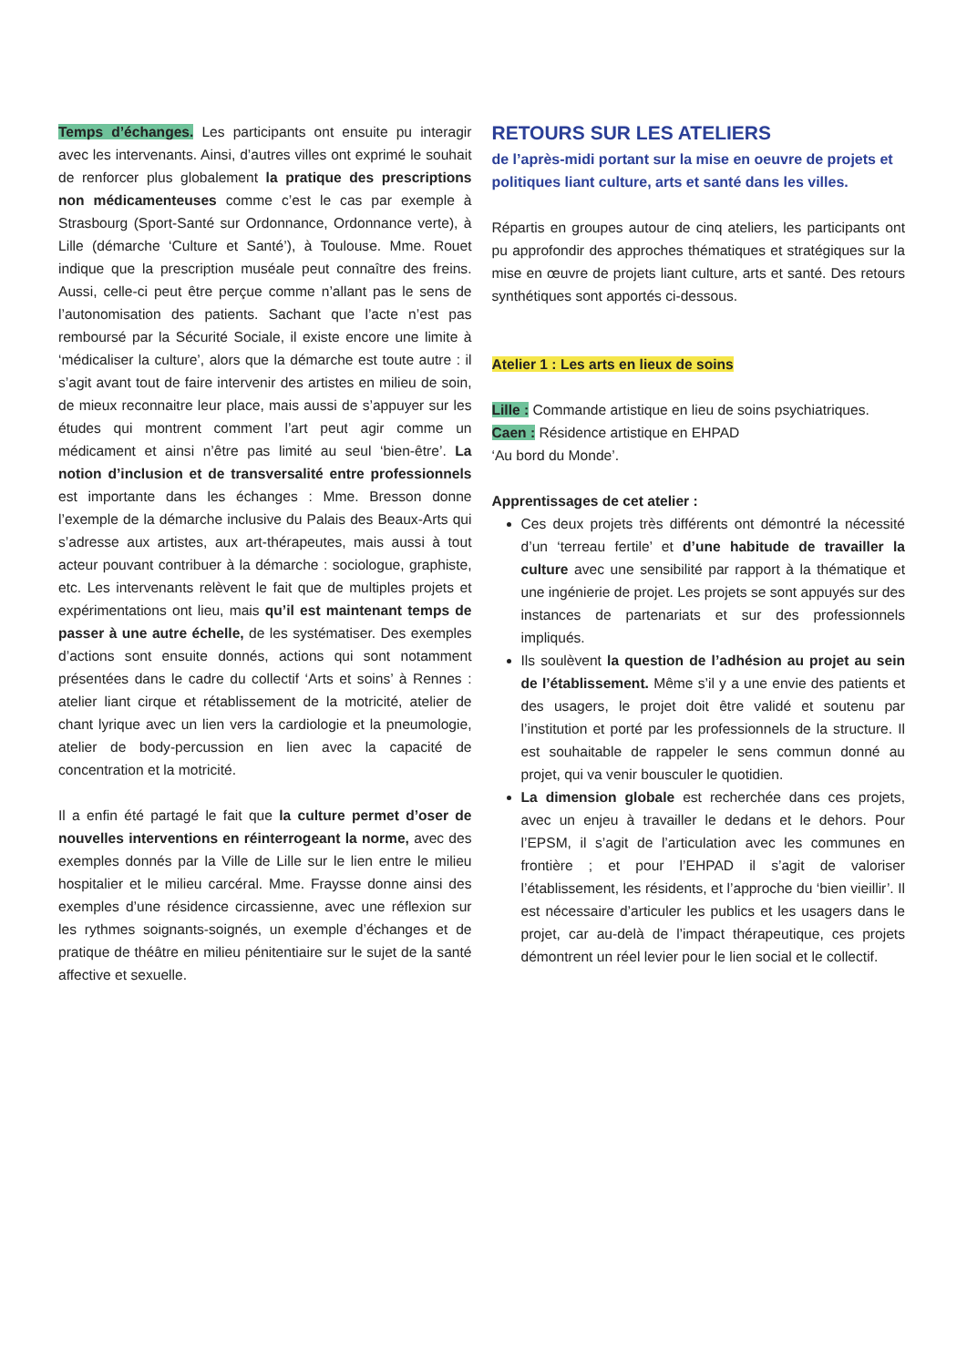Temps d’échanges. Les participants ont ensuite pu interagir avec les intervenants. Ainsi, d’autres villes ont exprimé le souhait de renforcer plus globalement la pratique des prescriptions non médicamenteuses comme c’est le cas par exemple à Strasbourg (Sport-Santé sur Ordonnance, Ordonnance verte), à Lille (démarche ‘Culture et Santé’), à Toulouse. Mme. Rouet indique que la prescription muséale peut connaître des freins. Aussi, celle-ci peut être perçue comme n’allant pas le sens de l’autonomisation des patients. Sachant que l’acte n’est pas remboursé par la Sécurité Sociale, il existe encore une limite à ‘médicaliser la culture’, alors que la démarche est toute autre : il s’agit avant tout de faire intervenir des artistes en milieu de soin, de mieux reconnaitre leur place, mais aussi de s’appuyer sur les études qui montrent comment l’art peut agir comme un médicament et ainsi n’être pas limité au seul ‘bien-être’. La notion d’inclusion et de transversalité entre professionnels est importante dans les échanges : Mme. Bresson donne l’exemple de la démarche inclusive du Palais des Beaux-Arts qui s’adresse aux artistes, aux art-thérapeutes, mais aussi à tout acteur pouvant contribuer à la démarche : sociologue, graphiste, etc. Les intervenants relèvent le fait que de multiples projets et expérimentations ont lieu, mais qu’il est maintenant temps de passer à une autre échelle, de les systématiser. Des exemples d’actions sont ensuite donnés, actions qui sont notamment présentées dans le cadre du collectif ‘Arts et soins’ à Rennes : atelier liant cirque et rétablissement de la motricité, atelier de chant lyrique avec un lien vers la cardiologie et la pneumologie, atelier de body-percussion en lien avec la capacité de concentration et la motricité.
Il a enfin été partagé le fait que la culture permet d’oser de nouvelles interventions en réinterrogeant la norme, avec des exemples donnés par la Ville de Lille sur le lien entre le milieu hospitalier et le milieu carcéral. Mme. Fraysse donne ainsi des exemples d’une résidence circassienne, avec une réflexion sur les rythmes soignants-soignés, un exemple d’échanges et de pratique de théâtre en milieu pénitentiaire sur le sujet de la santé affective et sexuelle.
RETOURS SUR LES ATELIERS
de l’après-midi portant sur la mise en oeuvre de projets et politiques liant culture, arts et santé dans les villes.
Répartis en groupes autour de cinq ateliers, les participants ont pu approfondir des approches thématiques et stratégiques sur la mise en œuvre de projets liant culture, arts et santé. Des retours synthétiques sont apportés ci-dessous.
Atelier 1 : Les arts en lieux de soins
Lille : Commande artistique en lieu de soins psychiatriques.
Caen : Résidence artistique en EHPAD
‘Au bord du Monde’.
Apprentissages de cet atelier :
Ces deux projets très différents ont démontré la nécessité d’un ‘terreau fertile’ et d’une habitude de travailler la culture avec une sensibilité par rapport à la thématique et une ingénierie de projet. Les projets se sont appuyés sur des instances de partenariats et sur des professionnels impliqués.
Ils soulèvent la question de l’adhésion au projet au sein de l’établissement. Même s’il y a une envie des patients et des usagers, le projet doit être validé et soutenu par l’institution et porté par les professionnels de la structure. Il est souhaitable de rappeler le sens commun donné au projet, qui va venir bousculer le quotidien.
La dimension globale est recherchée dans ces projets, avec un enjeu à travailler le dedans et le dehors. Pour l’EPSM, il s’agit de l’articulation avec les communes en frontière ; et pour l’EHPAD il s’agit de valoriser l’établissement, les résidents, et l’approche du ‘bien vieillir’. Il est nécessaire d’articuler les publics et les usagers dans le projet, car au-delà de l’impact thérapeutique, ces projets démontrent un réel levier pour le lien social et le collectif.